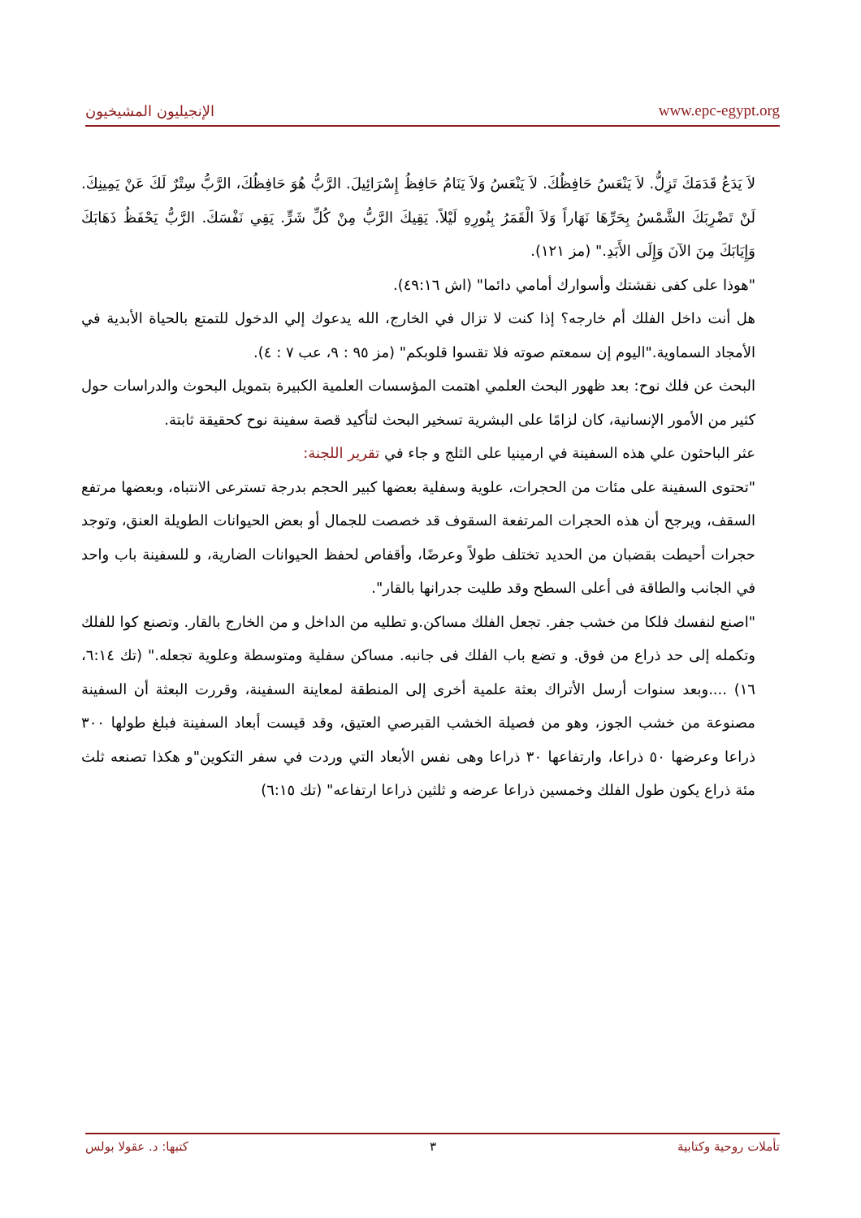الإنجيليون المشيخيون www.epc-egypt.org
لاَ يَدَعُ قَدَمَكَ تَزِلُّ. لاَ يَنْعَسُ حَافِظُكَ. لاَ يَنْعَسُ وَلاَ يَنَامُ حَافِظُ إِسْرَائِيلَ. الرَّبُّ هُوَ حَافِظُكَ، الرَّبُّ سِتْرٌ لَكَ عَنْ يَمِينِكَ. لَنْ تَضْرِبَكَ الشَّمْسُ بِحَرِّهَا نَهَاراً وَلاَ الْقَمَرُ بِنُورِهِ لَيْلاً. يَقِيكَ الرَّبُّ مِنْ كُلِّ شَرٍّ. يَقِي نَفْسَكَ. الرَّبُّ يَحْفَظُ ذَهَابَكَ وَإِيَابَكَ مِنَ الآنَ وَإِلَى الأَبَدِ." (مز ١٢١).
"هوذا على كفى نقشتك وأسوارك أمامي دائما" (اش ٤٩:١٦).
هل أنت داخل الفلك أم خارجه؟ إذا كنت لا تزال في الخارج، الله يدعوك إلي الدخول للتمتع بالحياة الأبدية في الأمجاد السماوية."اليوم إن سمعتم صوته فلا تقسوا قلوبكم" (مز ٩٥ : ٩، عب ٧ : ٤).
البحث عن فلك نوح: بعد ظهور البحث العلمي اهتمت المؤسسات العلمية الكبيرة بتمويل البحوث والدراسات حول كثير من الأمور الإنسانية، كان لزامًا على البشرية تسخير البحث لتأكيد قصة سفينة نوح كحقيقة ثابتة.
عثر الباحثون علي هذه السفينة في ارمينيا على الثلج و جاء في تقرير اللجنة:
"تحتوى السفينة على مئات من الحجرات، علوية وسفلية بعضها كبير الحجم بدرجة تسترعى الانتباه، وبعضها مرتفع السقف، ويرجح أن هذه الحجرات المرتفعة السقوف قد خصصت للجمال أو بعض الحيوانات الطويلة العنق، وتوجد حجرات أحيطت بقضبان من الحديد تختلف طولاً وعرضًا، وأقفاص لحفظ الحيوانات الضارية، و للسفينة باب واحد في الجانب والطاقة فى أعلى السطح وقد طليت جدرانها بالقار".
"اصنع لنفسك فلكا من خشب جفر. تجعل الفلك مساكن.و تطليه من الداخل و من الخارج بالقار. وتصنع كوا للفلك وتكمله إلى حد ذراع من فوق. و تضع باب الفلك فى جانبه. مساكن سفلية ومتوسطة وعلوية تجعله." (تك ٦:١٤، ١٦) ....وبعد سنوات أرسل الأتراك بعثة علمية أخرى إلى المنطقة لمعاينة السفينة، وقررت البعثة أن السفينة مصنوعة من خشب الجوز، وهو من فصيلة الخشب القبرصي العتيق، وقد قيست أبعاد السفينة فبلغ طولها ٣٠٠ ذراعا وعرضها ٥٠ ذراعا، وارتفاعها ٣٠ ذراعا وهى نفس الأبعاد التي وردت في سفر التكوين"و هكذا تصنعه ثلث مئة ذراع يكون طول الفلك وخمسين ذراعا عرضه و ثلثين ذراعا ارتفاعه" (تك ٦:١٥)
تأملات روحية وكتابية ٣ كتبها: د. عقولا بولس